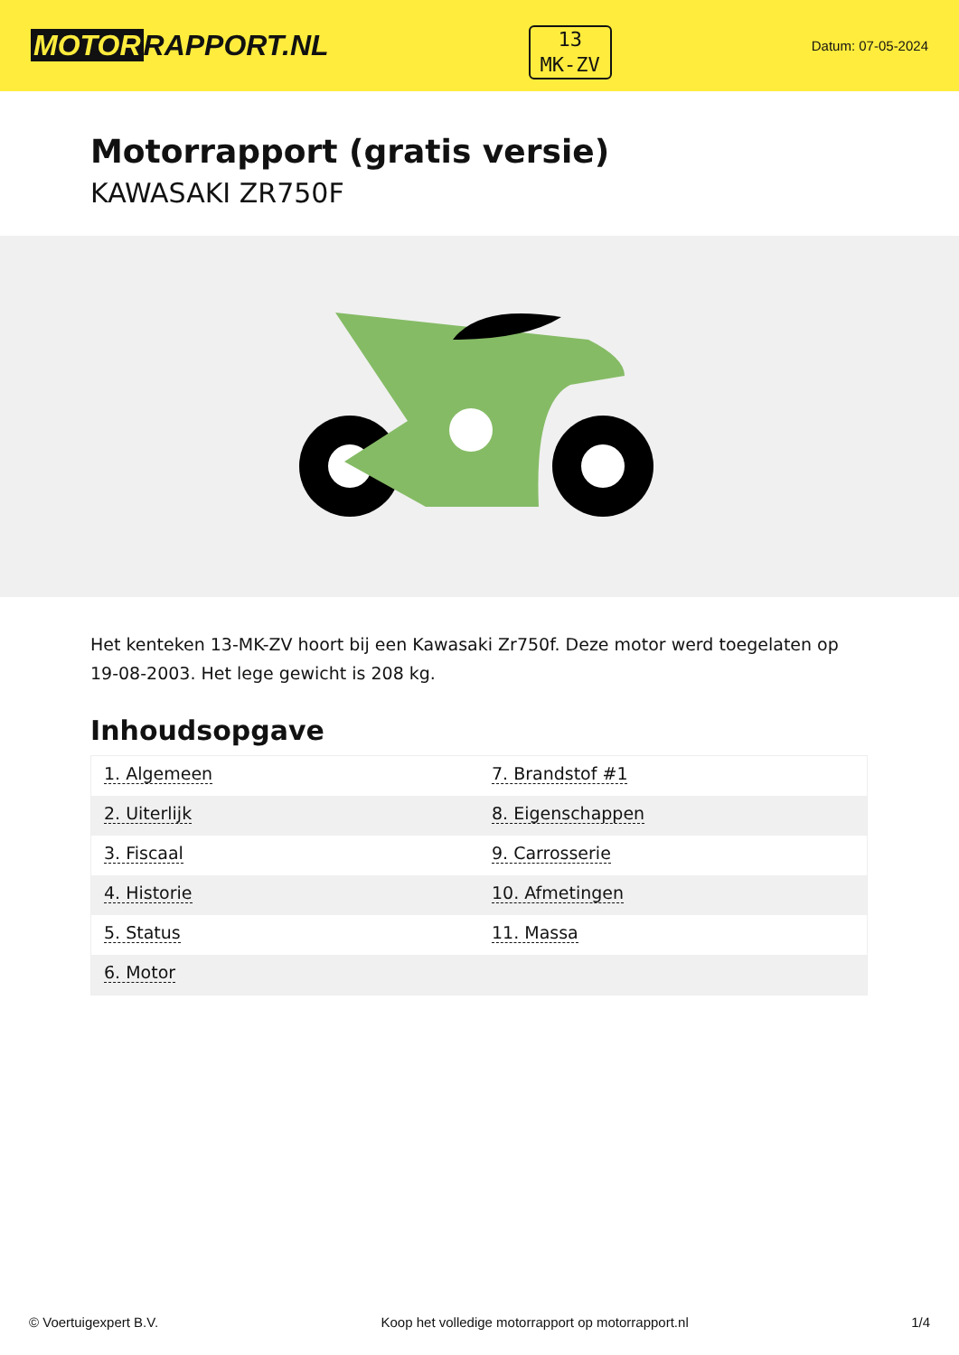MOTOR RAPPORT.NL
13
MK-ZV
Datum: 07-05-2024
Motorrapport (gratis versie)
KAWASAKI ZR750F
Het kenteken 13-MK-ZV hoort bij een Kawasaki Zr750f. Deze motor werd toegelaten op 19-08-2003. Het lege gewicht is 208 kg.
Inhoudsopgave
| 1. Algemeen | 7. Brandstof #1 |
| 2. Uiterlijk | 8. Eigenschappen |
| 3. Fiscaal | 9. Carrosserie |
| 4. Historie | 10. Afmetingen |
| 5. Status | 11. Massa |
| 6. Motor | |
© Voertuigexpert B.V. Koop het volledige motorrapport op motorrapport.nl 1/4